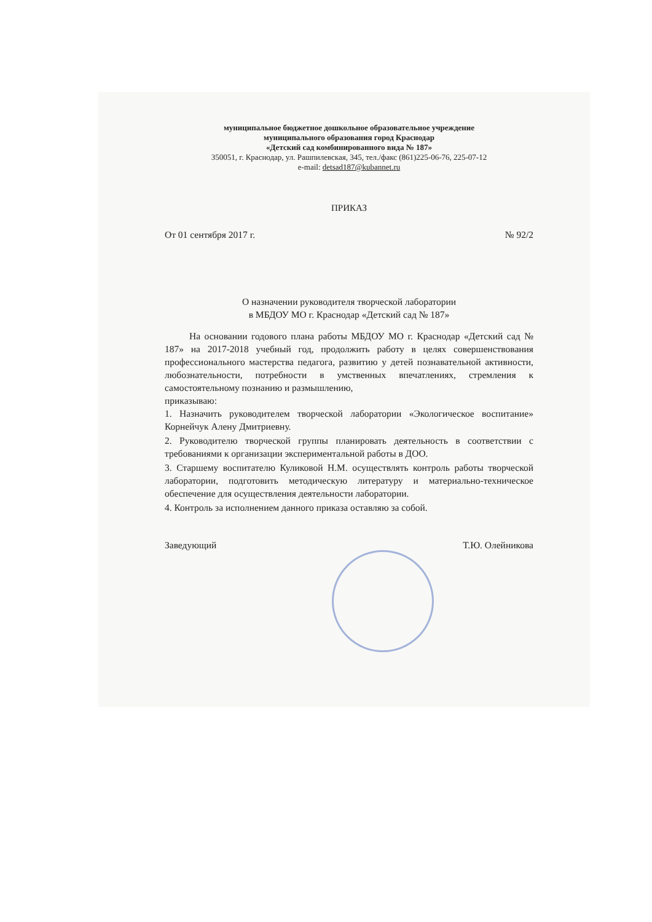муниципальное бюджетное дошкольное образовательное учреждение
муниципального образования город Краснодар
«Детский сад комбинированного вида № 187»
350051, г. Краснодар, ул. Рашпилевская, 345, тел./факс (861)225-06-76, 225-07-12
e-mail: detsad187@kubannet.ru
ПРИКАЗ
От 01 сентября 2017 г. № 92/2
О назначении руководителя творческой лаборатории
в МБДОУ МО г. Краснодар «Детский сад № 187»
На основании годового плана работы МБДОУ МО г. Краснодар «Детский сад № 187» на 2017-2018 учебный год, продолжить работу в целях совершенствования профессионального мастерства педагога, развитию у детей познавательной активности, любознательности, потребности в умственных впечатлениях, стремления к самостоятельному познанию и размышлению,
приказываю:
1. Назначить руководителем творческой лаборатории «Экологическое воспитание» Корнейчук Алену Дмитриевну.
2. Руководителю творческой группы планировать деятельность в соответствии с требованиями к организации экспериментальной работы в ДОО.
3. Старшему воспитателю Куликовой Н.М. осуществлять контроль работы творческой лаборатории, подготовить методическую литературу и материально-техническое обеспечение для осуществления деятельности лаборатории.
4. Контроль за исполнением данного приказа оставляю за собой.
Заведующий Т.Ю. Олейникова